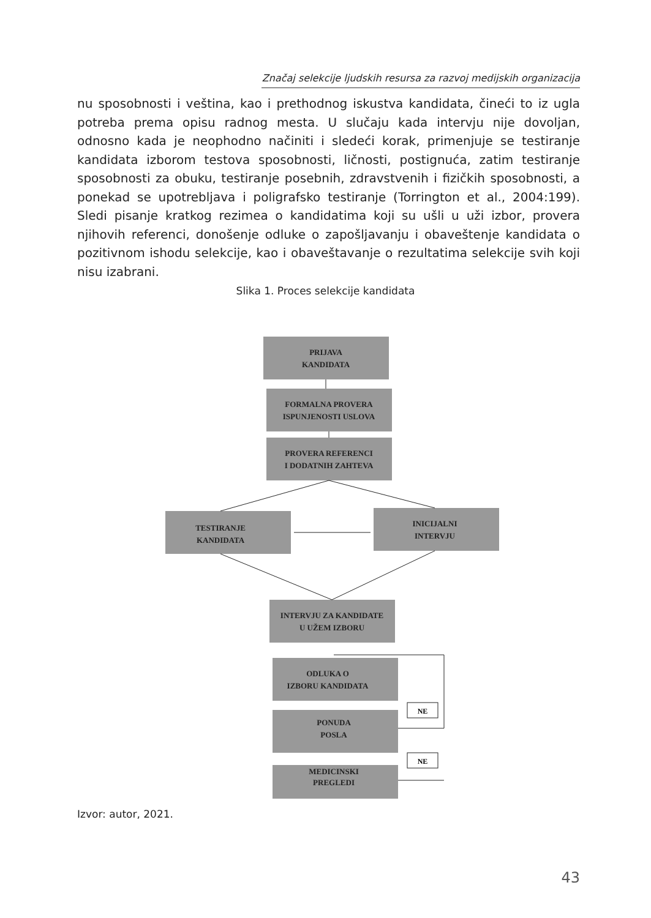Značaj selekcije ljudskih resursa za razvoj medijskih organizacija
nu sposobnosti i veština, kao i prethodnog iskustva kandidata, čineći to iz ugla potreba prema opisu radnog mesta. U slučaju kada intervju nije dovoljan, odnosno kada je neophodno načiniti i sledeći korak, primenjuje se testiranje kandidata izborom testova sposobnosti, ličnosti, postignuća, zatim testiranje sposobnosti za obuku, testiranje posebnih, zdravstvenih i fizičkih sposobnosti, a ponekad se upotrebljava i poligrafsko testiranje (Torrington et al., 2004:199). Sledi pisanje kratkog rezimea o kandidatima koji su ušli u uži izbor, provera njihovih referenci, donošenje odluke o zapošljavanju i obaveštenje kandidata o pozitivnom ishodu selekcije, kao i obaveštavanje o rezultatima selekcije svih koji nisu izabrani.
Slika 1. Proces selekcije kandidata
PRIJAVA
KANDIDATA
FORMALNA PROVERA
ISPUNJENOSTI USLOVA
PROVERA REFERENCI
I DODATNIH ZAHTEVA
TESTIRANJE
KANDIDATA
INICIJALNI
INTERVJU
INTERVJU ZA KANDIDATE
U UŽEM IZBORU
ODLUKA O
IZBORU KANDIDATA
PONUDA
POSLA
MEDICINSKI
PREGLEDI
NE
NE
Izvor: autor, 2021.
43